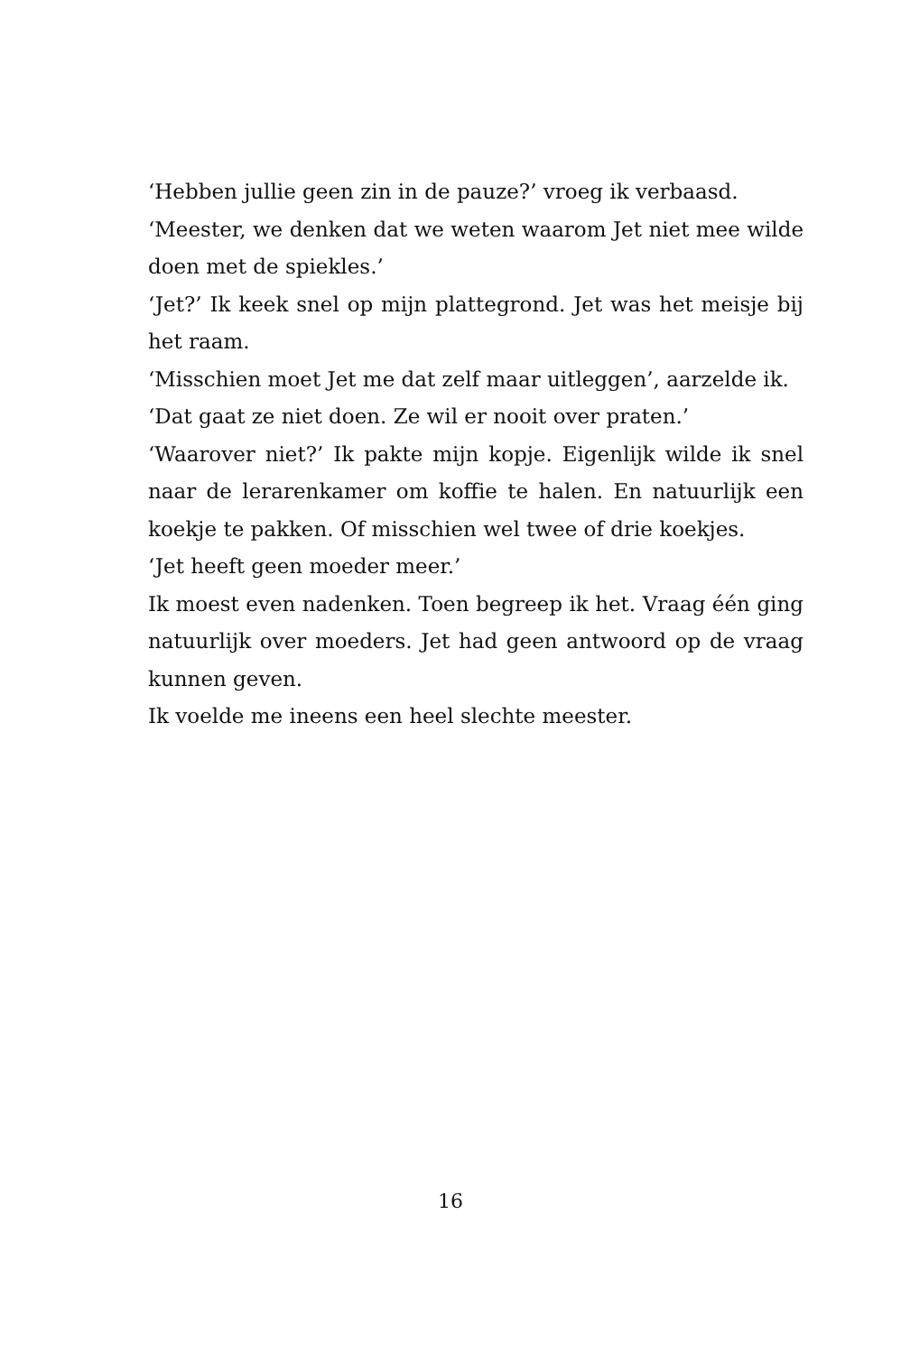‘Hebben jullie geen zin in de pauze?’ vroeg ik verbaasd.
‘Meester, we denken dat we weten waarom Jet niet mee wilde doen met de spiekles.’
‘Jet?’ Ik keek snel op mijn plattegrond. Jet was het meisje bij het raam.
‘Misschien moet Jet me dat zelf maar uitleggen’, aarzelde ik.
‘Dat gaat ze niet doen. Ze wil er nooit over praten.’
‘Waarover niet?’ Ik pakte mijn kopje. Eigenlijk wilde ik snel naar de lerarenkamer om koffie te halen. En natuurlijk een koekje te pakken. Of misschien wel twee of drie koekjes.
‘Jet heeft geen moeder meer.’
Ik moest even nadenken. Toen begreep ik het. Vraag één ging natuurlijk over moeders. Jet had geen antwoord op de vraag kunnen geven.
Ik voelde me ineens een heel slechte meester.
16